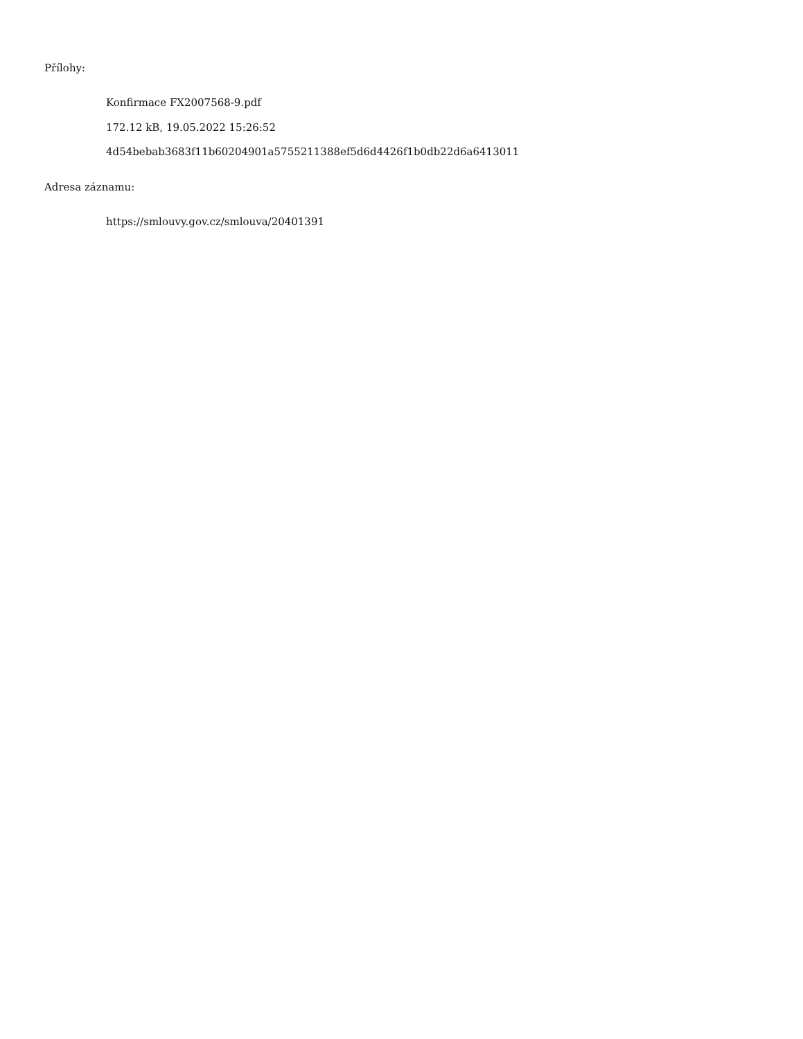Přílohy:
Konfirmace FX2007568-9.pdf
172.12 kB, 19.05.2022 15:26:52
4d54bebab3683f11b60204901a5755211388ef5d6d4426f1b0db22d6a6413011
Adresa záznamu:
https://smlouvy.gov.cz/smlouva/20401391